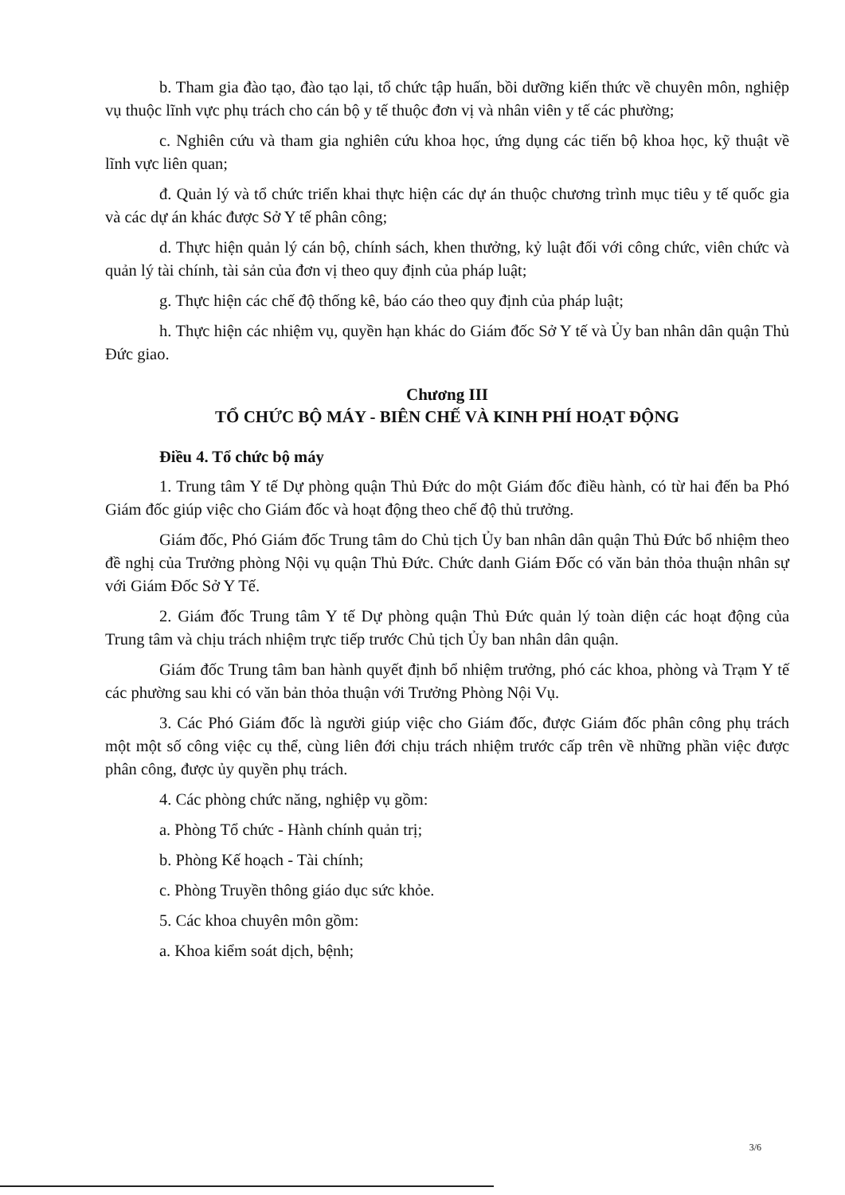b. Tham gia đào tạo, đào tạo lại, tổ chức tập huấn, bồi dưỡng kiến thức về chuyên môn, nghiệp vụ thuộc lĩnh vực phụ trách cho cán bộ y tế thuộc đơn vị và nhân viên y tế các phường;
c. Nghiên cứu và tham gia nghiên cứu khoa học, ứng dụng các tiến bộ khoa học, kỹ thuật về lĩnh vực liên quan;
đ. Quản lý và tổ chức triển khai thực hiện các dự án thuộc chương trình mục tiêu y tế quốc gia và các dự án khác được Sở Y tế phân công;
d. Thực hiện quản lý cán bộ, chính sách, khen thưởng, kỷ luật đối với công chức, viên chức và quản lý tài chính, tài sản của đơn vị theo quy định của pháp luật;
g. Thực hiện các chế độ thống kê, báo cáo theo quy định của pháp luật;
h. Thực hiện các nhiệm vụ, quyền hạn khác do Giám đốc Sở Y tế và Ủy ban nhân dân quận Thủ Đức giao.
Chương III
TỔ CHỨC BỘ MÁY - BIÊN CHẾ VÀ KINH PHÍ HOẠT ĐỘNG
Điều 4. Tổ chức bộ máy
1. Trung tâm Y tế Dự phòng quận Thủ Đức do một Giám đốc điều hành, có từ hai đến ba Phó Giám đốc giúp việc cho Giám đốc và hoạt động theo chế độ thủ trưởng.
Giám đốc, Phó Giám đốc Trung tâm do Chủ tịch Ủy ban nhân dân quận Thủ Đức bổ nhiệm theo đề nghị của Trưởng phòng Nội vụ quận Thủ Đức. Chức danh Giám Đốc có văn bản thỏa thuận nhân sự với Giám Đốc Sở Y Tế.
2. Giám đốc Trung tâm Y tế Dự phòng quận Thủ Đức quản lý toàn diện các hoạt động của Trung tâm và chịu trách nhiệm trực tiếp trước Chủ tịch Ủy ban nhân dân quận.
Giám đốc Trung tâm ban hành quyết định bổ nhiệm trưởng, phó các khoa, phòng và Trạm Y tế các phường sau khi có văn bản thỏa thuận với Trưởng Phòng Nội Vụ.
3. Các Phó Giám đốc là người giúp việc cho Giám đốc, được Giám đốc phân công phụ trách một một số công việc cụ thể, cùng liên đới chịu trách nhiệm trước cấp trên về những phần việc được phân công, được ủy quyền phụ trách.
4. Các phòng chức năng, nghiệp vụ gồm:
a. Phòng Tổ chức - Hành chính quản trị;
b. Phòng Kế hoạch - Tài chính;
c. Phòng Truyền thông giáo dục sức khỏe.
5. Các khoa chuyên môn gồm:
a. Khoa kiểm soát dịch, bệnh;
3/6